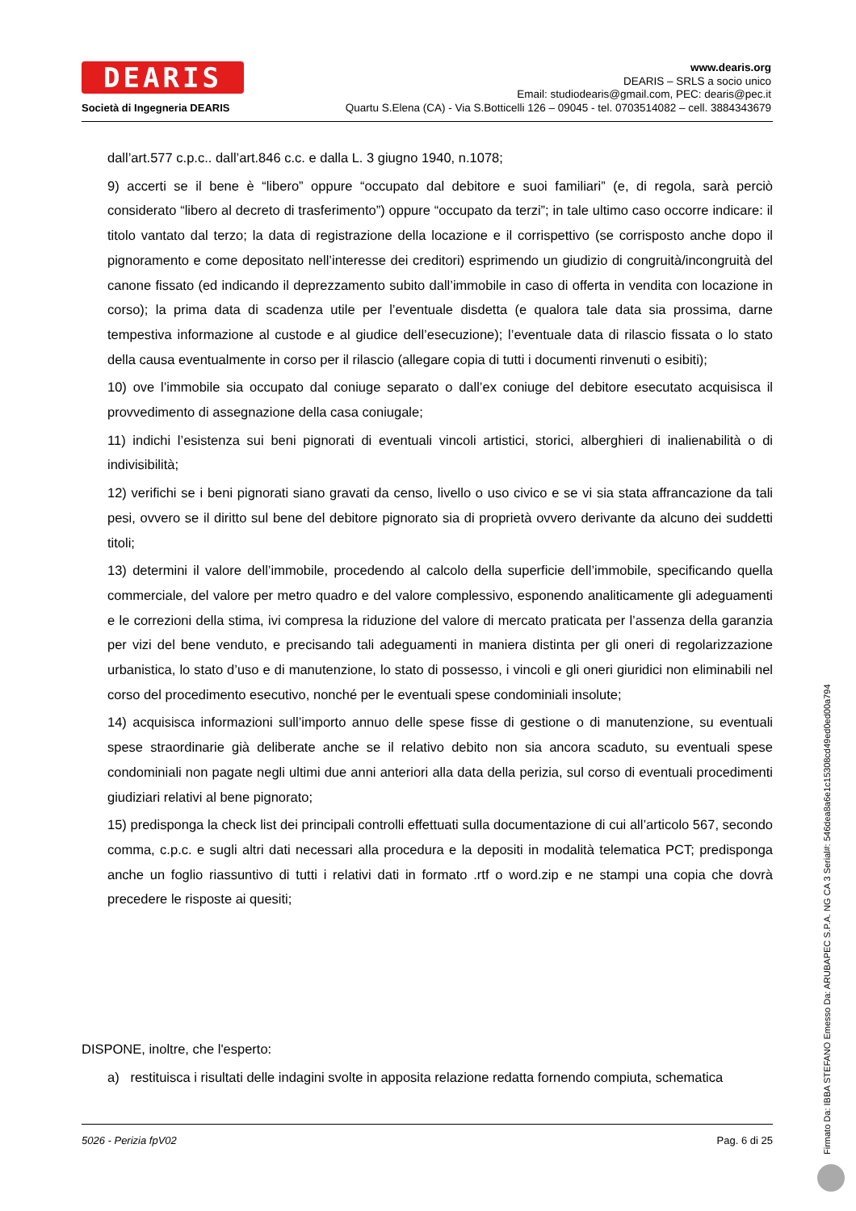DEARIS
Società di Ingegneria DEARIS
www.dearis.org
DEARIS – SRLS a socio unico
Email: studiodearis@gmail.com, PEC: dearis@pec.it
Quartu S.Elena (CA) - Via S.Botticelli 126 – 09045 - tel. 0703514082 – cell. 3884343679
dall’art.577 c.p.c.. dall’art.846 c.c. e dalla L. 3 giugno 1940, n.1078;
9) accerti se il bene è “libero” oppure “occupato dal debitore e suoi familiari” (e, di regola, sarà perciò considerato “libero al decreto di trasferimento”) oppure “occupato da terzi”; in tale ultimo caso occorre indicare: il titolo vantato dal terzo; la data di registrazione della locazione e il corrispettivo (se corrisposto anche dopo il pignoramento e come depositato nell’interesse dei creditori) esprimendo un giudizio di congruità/incongruità del canone fissato (ed indicando il deprezzamento subito dall’immobile in caso di offerta in vendita con locazione in corso); la prima data di scadenza utile per l’eventuale disdetta (e qualora tale data sia prossima, darne tempestiva informazione al custode e al giudice dell’esecuzione); l’eventuale data di rilascio fissata o lo stato della causa eventualmente in corso per il rilascio (allegare copia di tutti i documenti rinvenuti o esibiti);
10) ove l’immobile sia occupato dal coniuge separato o dall’ex coniuge del debitore esecutato acquisisca il provvedimento di assegnazione della casa coniugale;
11) indichi l’esistenza sui beni pignorati di eventuali vincoli artistici, storici, alberghieri di inalienabilità o di indivisibilità;
12) verifichi se i beni pignorati siano gravati da censo, livello o uso civico e se vi sia stata affrancazione da tali pesi, ovvero se il diritto sul bene del debitore pignorato sia di proprietà ovvero derivante da alcuno dei suddetti titoli;
13) determini il valore dell’immobile, procedendo al calcolo della superficie dell’immobile, specificando quella commerciale, del valore per metro quadro e del valore complessivo, esponendo analiticamente gli adeguamenti e le correzioni della stima, ivi compresa la riduzione del valore di mercato praticata per l’assenza della garanzia per vizi del bene venduto, e precisando tali adeguamenti in maniera distinta per gli oneri di regolarizzazione urbanistica, lo stato d’uso e di manutenzione, lo stato di possesso, i vincoli e gli oneri giuridici non eliminabili nel corso del procedimento esecutivo, nonché per le eventuali spese condominiali insolute;
14) acquisisca informazioni sull’importo annuo delle spese fisse di gestione o di manutenzione, su eventuali spese straordinarie già deliberate anche se il relativo debito non sia ancora scaduto, su eventuali spese condominiali non pagate negli ultimi due anni anteriori alla data della perizia, sul corso di eventuali procedimenti giudiziari relativi al bene pignorato;
15) predisponga la check list dei principali controlli effettuati sulla documentazione di cui all’articolo 567, secondo comma, c.p.c. e sugli altri dati necessari alla procedura e la depositi in modalità telematica PCT; predisponga anche un foglio riassuntivo di tutti i relativi dati in formato .rtf o word.zip e ne stampi una copia che dovrà precedere le risposte ai quesiti;
DISPONE, inoltre, che l'esperto:
a) restituisca i risultati delle indagini svolte in apposita relazione redatta fornendo compiuta, schematica
5026 - Perizia fpV02 Pag. 6 di 25
Firmato Da: IBBA STEFANO Emesso Da: ARUBAPEC S.P.A. NG CA 3 Serial#: 546dea8a6e1c15308cd49ed0ed00a794